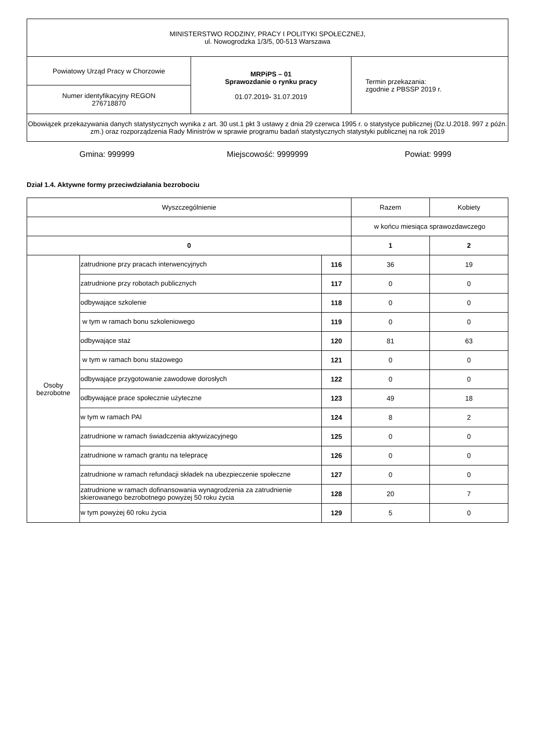| MINISTERSTWO RODZINY, PRACY I POLITYKI SPOŁECZNEJ, ul. Nowogrodzka 1/3/5, 00-513 Warszawa | | |
| Powiatowy Urząd Pracy w Chorzowie | MRPiPS – 01 Sprawozdanie o rynku pracy 01.07.2019 - 31.07.2019 | Termin przekazania: zgodnie z PBSSP 2019 r. |
| Numer identyfikacyjny REGON 276718870 | | |
| Obowiązek przekazywania danych statystycznych wynika z art. 30 ust.1 pkt 3 ustawy z dnia 29 czerwca 1995 r. o statystyce publicznej (Dz.U.2018. 997 z późn. zm.) oraz rozporządzenia Rady Ministrów w sprawie programu badań statystycznych statystyki publicznej na rok 2019 | | |
Gmina: 999999 Miejscowość: 9999999 Powiat: 9999
Dział 1.4. Aktywne formy przeciwdziałania bezrobociu
| Wyszczególnienie | | | Razem | Kobiety |
| --- | --- | --- | --- | --- |
| | | | w końcu miesiąca sprawozdawczego | |
| 0 | | | 1 | 2 |
| Osoby bezrobotne | zatrudnione przy pracach interwencyjnych | 116 | 36 | 19 |
| | zatrudnione przy robotach publicznych | 117 | 0 | 0 |
| | odbywające szkolenie | 118 | 0 | 0 |
| | w tym w ramach bonu szkoleniowego | 119 | 0 | 0 |
| | odbywające staż | 120 | 81 | 63 |
| | w tym w ramach bonu stażowego | 121 | 0 | 0 |
| | odbywające przygotowanie zawodowe dorosłych | 122 | 0 | 0 |
| | odbywające prace społecznie użyteczne | 123 | 49 | 18 |
| | w tym w ramach PAI | 124 | 8 | 2 |
| | zatrudnione w ramach świadczenia aktywizacyjnego | 125 | 0 | 0 |
| | zatrudnione w ramach grantu na telepracę | 126 | 0 | 0 |
| | zatrudnione w ramach refundacji składek na ubezpieczenie społeczne | 127 | 0 | 0 |
| | zatrudnione w ramach dofinansowania wynagrodzenia za zatrudnienie skierowanego bezrobotnego powyżej 50 roku życia | 128 | 20 | 7 |
| | w tym powyżej 60 roku życia | 129 | 5 | 0 |